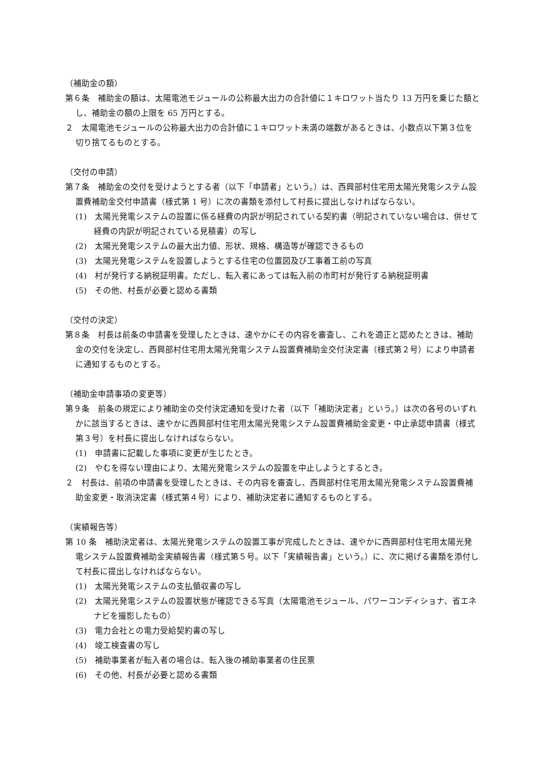（補助金の額）
第６条　補助金の額は、太陽電池モジュールの公称最大出力の合計値に１キロワット当たり 13 万円を乗じた額とし、補助金の額の上限を 65 万円とする。
２　太陽電池モジュールの公称最大出力の合計値に１キロワット未満の端数があるときは、小数点以下第３位を切り捨てるものとする。
（交付の申請）
第７条　補助金の交付を受けようとする者（以下「申請者」という。）は、西興部村住宅用太陽光発電システム設置費補助金交付申請書（様式第 1 号）に次の書類を添付して村長に提出しなければならない。
(1)　太陽光発電システムの設置に係る経費の内訳が明記されている契約書（明記されていない場合は、併せて経費の内訳が明記されている見積書）の写し
(2)　太陽光発電システムの最大出力値、形状、規格、構造等が確認できるもの
(3)　太陽光発電システムを設置しようとする住宅の位置図及び工事着工前の写真
(4)　村が発行する納税証明書。ただし、転入者にあっては転入前の市町村が発行する納税証明書
(5)　その他、村長が必要と認める書類
（交付の決定）
第８条　村長は前条の申請書を受理したときは、速やかにその内容を審査し、これを適正と認めたときは、補助金の交付を決定し、西興部村住宅用太陽光発電システム設置費補助金交付決定書（様式第２号）により申請者に通知するものとする。
（補助金申請事項の変更等）
第９条　前条の規定により補助金の交付決定通知を受けた者（以下「補助決定者」という。）は次の各号のいずれかに該当するときは、速やかに西興部村住宅用太陽光発電システム設置費補助金変更・中止承認申請書（様式第３号）を村長に提出しなければならない。
(1)　申請書に記載した事項に変更が生じたとき。
(2)　やむを得ない理由により、太陽光発電システムの設置を中止しようとするとき。
２　村長は、前項の申請書を受理したときは、その内容を審査し、西興部村住宅用太陽光発電システム設置費補助金変更・取消決定書（様式第４号）により、補助決定者に通知するものとする。
（実績報告等）
第 10 条　補助決定者は、太陽光発電システムの設置工事が完成したときは、速やかに西興部村住宅用太陽光発電システム設置費補助金実績報告書（様式第５号。以下「実績報告書」という。）に、次に掲げる書類を添付して村長に提出しなければならない。
(1)　太陽光発電システムの支払領収書の写し
(2)　太陽光発電システムの設置状態が確認できる写真（太陽電池モジュール、パワーコンディショナ、省エネナビを撮影したもの）
(3)　電力会社との電力受給契約書の写し
(4)　竣工検査書の写し
(5)　補助事業者が転入者の場合は、転入後の補助事業者の住民票
(6)　その他、村長が必要と認める書類